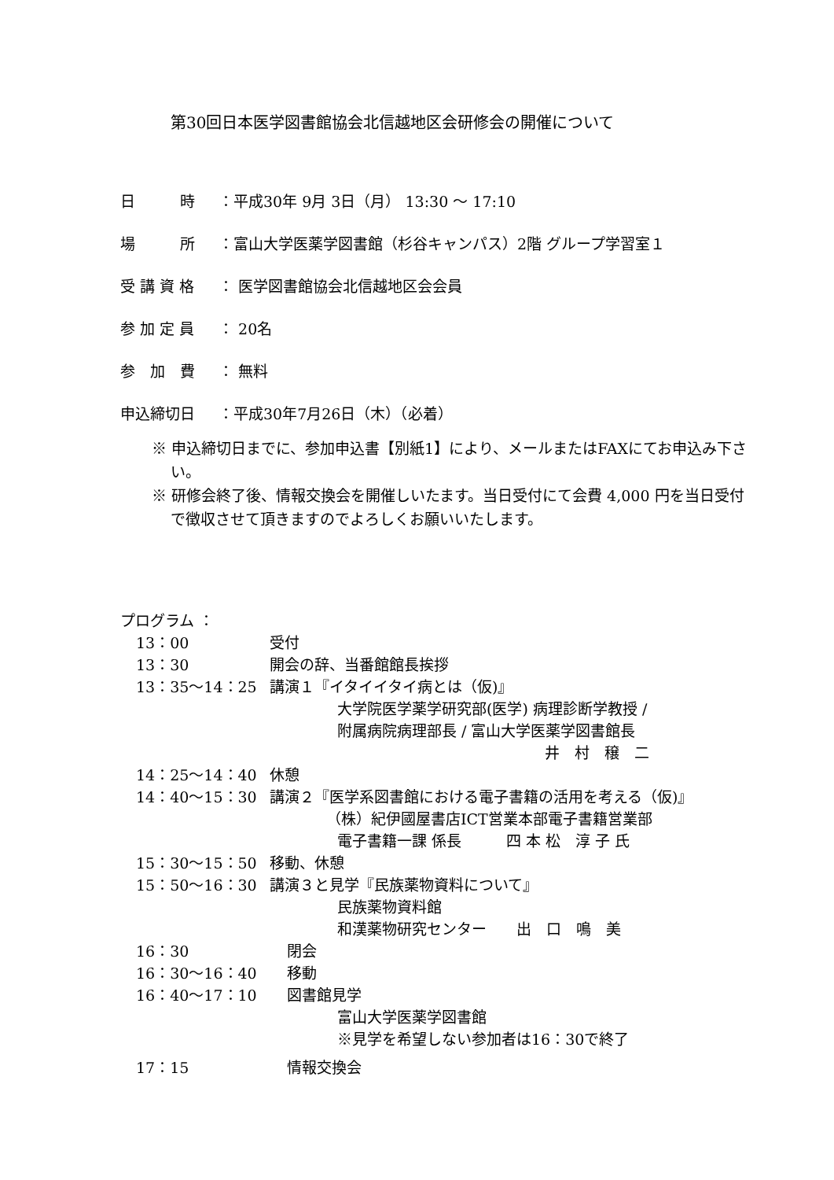第30回日本医学図書館協会北信越地区会研修会の開催について
日　　　時 ：平成30年 9月 3日（月） 13:30 ～ 17:10
場　　　所 ：富山大学医薬学図書館（杉谷キャンパス）2階 グループ学習室１
受 講 資 格 ： 医学図書館協会北信越地区会会員
参 加 定 員 ： 20名
参　加　費 ： 無料
申込締切日 ：平成30年7月26日（木）（必着）
※ 申込締切日までに、参加申込書【別紙1】により、メールまたはFAXにてお申込み下さい。
※ 研修会終了後、情報交換会を開催しいたます。当日受付にて会費 4,000 円を当日受付で徴収させて頂きますのでよろしくお願いいたします。
プログラム ：
13：00 受付
13：30 開会の辞、当番館館長挨拶
13：35～14：25 講演１『イタイイタイ病とは（仮)』
大学院医学薬学研究部(医学) 病理診断学教授 /
附属病院病理部長 / 富山大学医薬学図書館長
井　村　穣　二
14：25～14：40 休憩
14：40～15：30 講演２『医学系図書館における電子書籍の活用を考える（仮)』
（株）紀伊國屋書店ICT営業本部電子書籍営業部
電子書籍一課 係長　　　四 本 松　淳 子 氏
15：30～15：50 移動、休憩
15：50～16：30 講演３と見学『民族薬物資料について』
民族薬物資料館
和漢薬物研究センター　　出　口　鳴　美
16：30 閉会
16：30～16：40 移動
16：40～17：10 図書館見学
富山大学医薬学図書館
※見学を希望しない参加者は16：30で終了
17：15 情報交換会